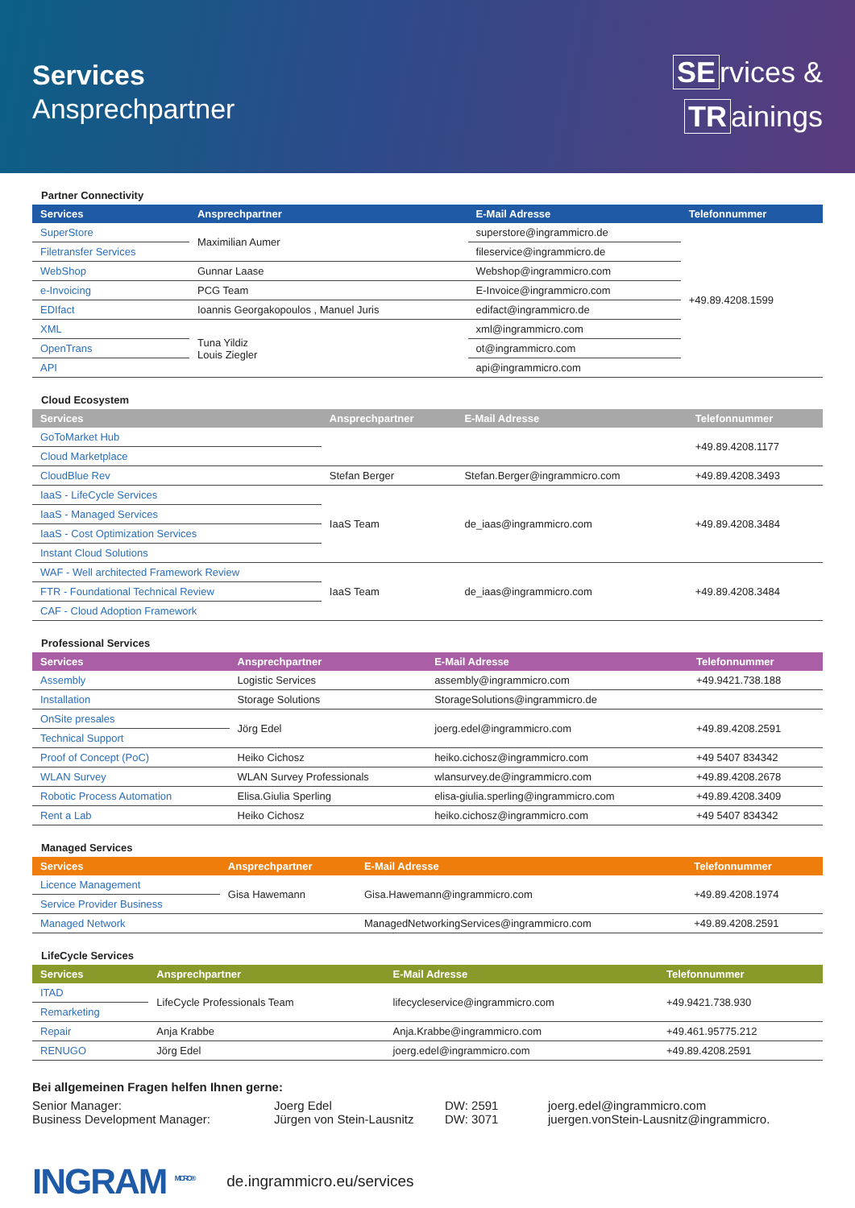Services
Ansprechpartner
SE rvices &
TR ainings
Partner Connectivity
| Services | Ansprechpartner | E-Mail Adresse | Telefonnummer |
| --- | --- | --- | --- |
| SuperStore | Maximilian Aumer | superstore@ingrammicro.de | +49.89.4208.1599 |
| Filetransfer Services | | fileservice@ingrammicro.de | |
| WebShop | Gunnar Laase | Webshop@ingrammicro.com | |
| e-Invoicing | PCG Team | E-Invoice@ingrammicro.com | |
| EDIfact | Ioannis Georgakopoulos , Manuel Juris | edifact@ingrammicro.de | |
| XML | Tuna Yildiz Louis Ziegler | xml@ingrammicro.com | |
| OpenTrans | | ot@ingrammicro.com | |
| API | | api@ingrammicro.com | |
Cloud Ecosystem
| Services | Ansprechpartner | E-Mail Adresse | Telefonnummer |
| --- | --- | --- | --- |
| GoToMarket Hub | | | +49.89.4208.1177 |
| Cloud Marketplace | | | |
| CloudBlue Rev | Stefan Berger | Stefan.Berger@ingrammicro.com | +49.89.4208.3493 |
| IaaS - LifeCycle Services | IaaS Team | de_iaas@ingrammicro.com | +49.89.4208.3484 |
| IaaS - Managed Services | | | |
| IaaS - Cost Optimization Services | | | |
| Instant Cloud Solutions | | | |
| WAF - Well architected Framework Review | IaaS Team | de_iaas@ingrammicro.com | +49.89.4208.3484 |
| FTR - Foundational Technical Review | | | |
| CAF - Cloud Adoption Framework | | | |
Professional Services
| Services | Ansprechpartner | E-Mail Adresse | Telefonnummer |
| --- | --- | --- | --- |
| Assembly | Logistic Services | assembly@ingrammicro.com | +49.9421.738.188 |
| Installation | Storage Solutions | StorageSolutions@ingrammicro.de | |
| OnSite presales | Jörg Edel | joerg.edel@ingrammicro.com | +49.89.4208.2591 |
| Technical Support | | | |
| Proof of Concept (PoC) | Heiko Cichosz | heiko.cichosz@ingrammicro.com | +49 5407 834342 |
| WLAN Survey | WLAN Survey Professionals | wlansurvey.de@ingrammicro.com | +49.89.4208.2678 |
| Robotic Process Automation | Elisa.Giulia Sperling | elisa-giulia.sperling@ingrammicro.com | +49.89.4208.3409 |
| Rent a Lab | Heiko Cichosz | heiko.cichosz@ingrammicro.com | +49 5407 834342 |
Managed Services
| Services | Ansprechpartner | E-Mail Adresse | Telefonnummer |
| --- | --- | --- | --- |
| Licence Management | Gisa Hawemann | Gisa.Hawemann@ingrammicro.com | +49.89.4208.1974 |
| Service Provider Business | | | |
| Managed Network | | ManagedNetworkingServices@ingrammicro.com | +49.89.4208.2591 |
LifeCycle Services
| Services | Ansprechpartner | E-Mail Adresse | Telefonnummer |
| --- | --- | --- | --- |
| ITAD | LifeCycle Professionals Team | lifecycleservice@ingrammicro.com | +49.9421.738.930 |
| Remarketing | | | |
| Repair | Anja Krabbe | Anja.Krabbe@ingrammicro.com | +49.461.95775.212 |
| RENUGO | Jörg Edel | joerg.edel@ingrammicro.com | +49.89.4208.2591 |
Bei allgemeinen Fragen helfen Ihnen gerne:
Senior Manager:
Joerg Edel
DW: 2591
joerg.edel@ingrammicro.com
Business Development Manager:
Jürgen von Stein-Lausnitz
DW: 3071
juergen.vonStein-Lausnitz@ingrammicro.
INGRAM <sup>MICRO®</sup>
de.ingrammicro.eu/services